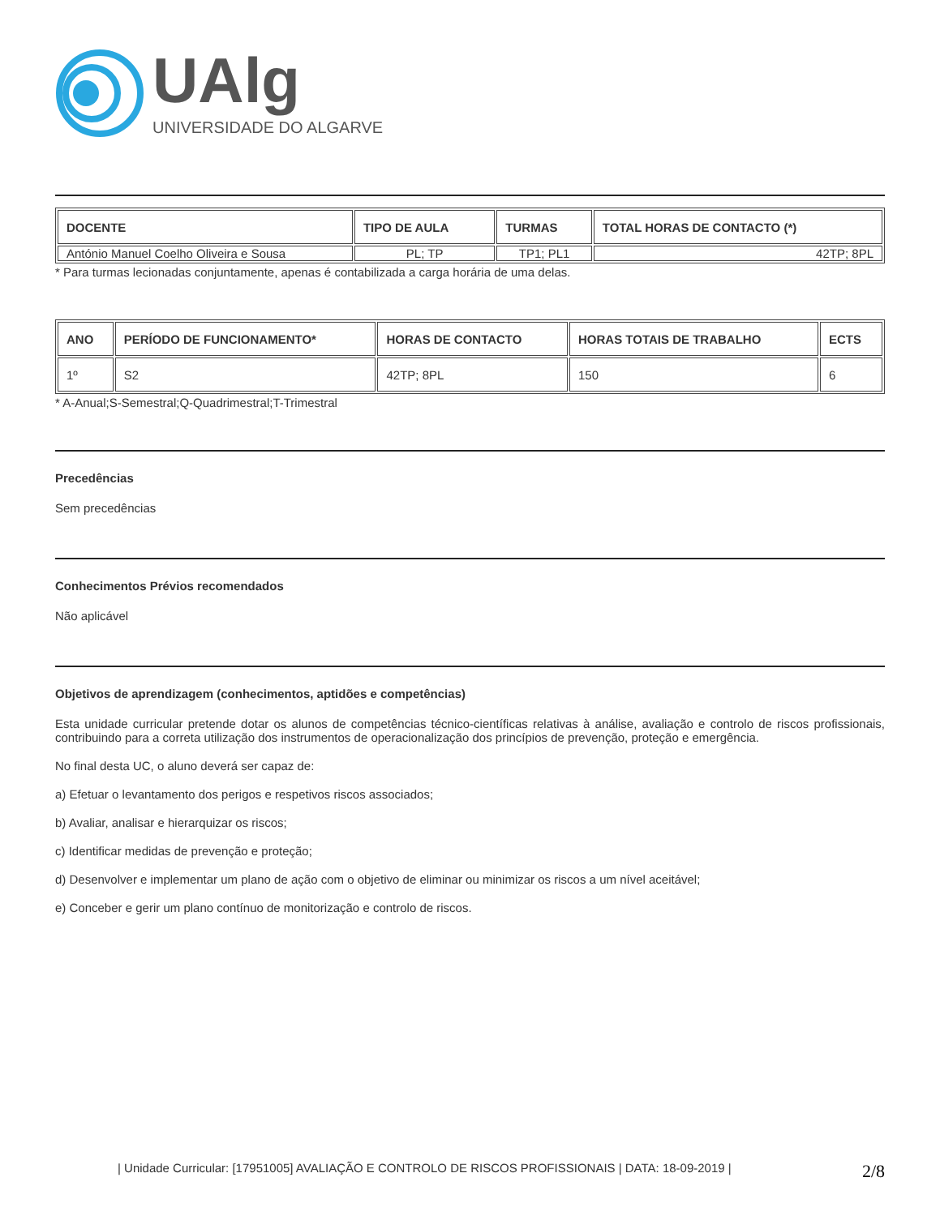UAlg
UNIVERSIDADE DO ALGARVE
| DOCENTE | TIPO DE AULA | TURMAS | TOTAL HORAS DE CONTACTO (*) |
| --- | --- | --- | --- |
| António Manuel Coelho Oliveira e Sousa | PL; TP | TP1; PL1 | 42TP; 8PL |
* Para turmas lecionadas conjuntamente, apenas é contabilizada a carga horária de uma delas.
| ANO | PERÍODO DE FUNCIONAMENTO* | HORAS DE CONTACTO | HORAS TOTAIS DE TRABALHO | ECTS |
| --- | --- | --- | --- | --- |
| 1º | S2 | 42TP; 8PL | 150 | 6 |
* A-Anual;S-Semestral;Q-Quadrimestral;T-Trimestral
Precedências
Sem precedências
Conhecimentos Prévios recomendados
Não aplicável
Objetivos de aprendizagem (conhecimentos, aptidões e competências)
Esta unidade curricular pretende dotar os alunos de competências técnico-científicas relativas à análise, avaliação e controlo de riscos profissionais, contribuindo para a correta utilização dos instrumentos de operacionalização dos princípios de prevenção, proteção e emergência.
No final desta UC, o aluno deverá ser capaz de:
a) Efetuar o levantamento dos perigos e respetivos riscos associados;
b) Avaliar, analisar e hierarquizar os riscos;
c) Identificar medidas de prevenção e proteção;
d) Desenvolver e implementar um plano de ação com o objetivo de eliminar ou minimizar os riscos a um nível aceitável;
e) Conceber e gerir um plano contínuo de monitorização e controlo de riscos.
| Unidade Curricular: [17951005] AVALIAÇÃO E CONTROLO DE RISCOS PROFISSIONAIS | DATA: 18-09-2019 | 2/8